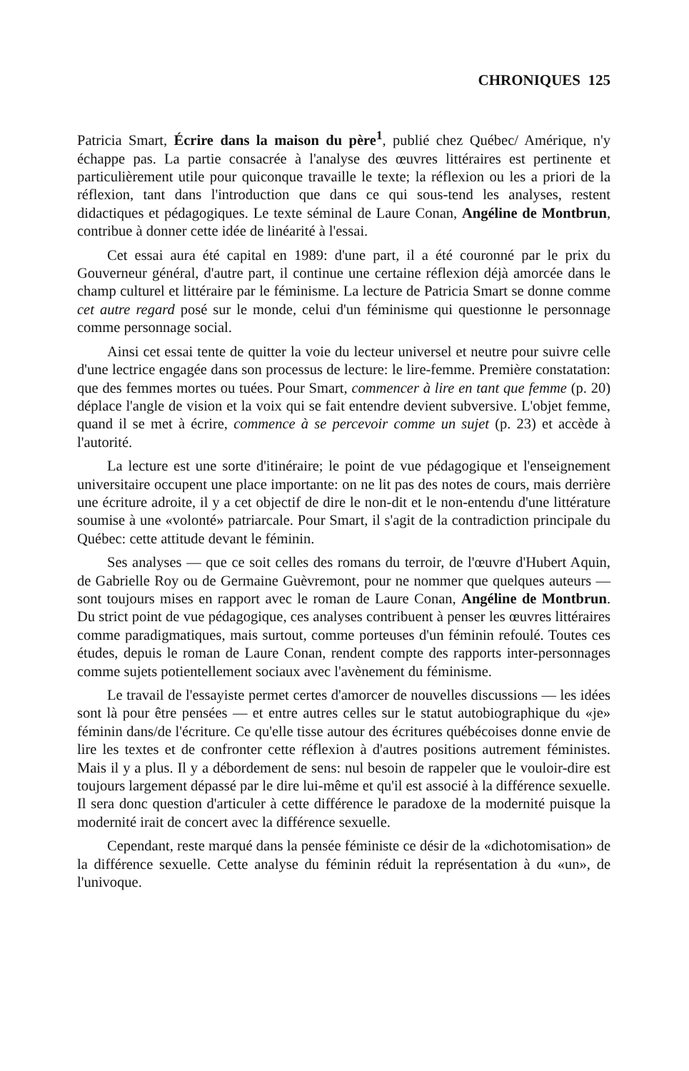CHRONIQUES 125
Patricia Smart, Écrire dans la maison du père<sup>1</sup>, publié chez Québec/ Amérique, n'y échappe pas. La partie consacrée à l'analyse des œuvres littéraires est pertinente et particulièrement utile pour quiconque travaille le texte; la réflexion ou les a priori de la réflexion, tant dans l'introduction que dans ce qui sous-tend les analyses, restent didactiques et pédagogiques. Le texte séminal de Laure Conan, Angéline de Montbrun, contribue à donner cette idée de linéarité à l'essai.
Cet essai aura été capital en 1989: d'une part, il a été couronné par le prix du Gouverneur général, d'autre part, il continue une certaine réflexion déjà amorcée dans le champ culturel et littéraire par le féminisme. La lecture de Patricia Smart se donne comme cet autre regard posé sur le monde, celui d'un féminisme qui questionne le personnage comme personnage social.
Ainsi cet essai tente de quitter la voie du lecteur universel et neutre pour suivre celle d'une lectrice engagée dans son processus de lecture: le lire-femme. Première constatation: que des femmes mortes ou tuées. Pour Smart, commencer à lire en tant que femme (p. 20) déplace l'angle de vision et la voix qui se fait entendre devient subversive. L'objet femme, quand il se met à écrire, commence à se percevoir comme un sujet (p. 23) et accède à l'autorité.
La lecture est une sorte d'itinéraire; le point de vue pédagogique et l'enseignement universitaire occupent une place importante: on ne lit pas des notes de cours, mais derrière une écriture adroite, il y a cet objectif de dire le non-dit et le non-entendu d'une littérature soumise à une «volonté» patriarcale. Pour Smart, il s'agit de la contradiction principale du Québec: cette attitude devant le féminin.
Ses analyses — que ce soit celles des romans du terroir, de l'œuvre d'Hubert Aquin, de Gabrielle Roy ou de Germaine Guèvremont, pour ne nommer que quelques auteurs — sont toujours mises en rapport avec le roman de Laure Conan, Angéline de Montbrun. Du strict point de vue pédagogique, ces analyses contribuent à penser les œuvres littéraires comme paradigmatiques, mais surtout, comme porteuses d'un féminin refoulé. Toutes ces études, depuis le roman de Laure Conan, rendent compte des rapports inter-personnages comme sujets potientellement sociaux avec l'avènement du féminisme.
Le travail de l'essayiste permet certes d'amorcer de nouvelles discussions — les idées sont là pour être pensées — et entre autres celles sur le statut autobiographique du «je» féminin dans/de l'écriture. Ce qu'elle tisse autour des écritures québécoises donne envie de lire les textes et de confronter cette réflexion à d'autres positions autrement féministes. Mais il y a plus. Il y a débordement de sens: nul besoin de rappeler que le vouloir-dire est toujours largement dépassé par le dire lui-même et qu'il est associé à la différence sexuelle. Il sera donc question d'articuler à cette différence le paradoxe de la modernité puisque la modernité irait de concert avec la différence sexuelle.
Cependant, reste marqué dans la pensée féministe ce désir de la «dichotomisation» de la différence sexuelle. Cette analyse du féminin réduit la représentation à du «un», de l'univoque.